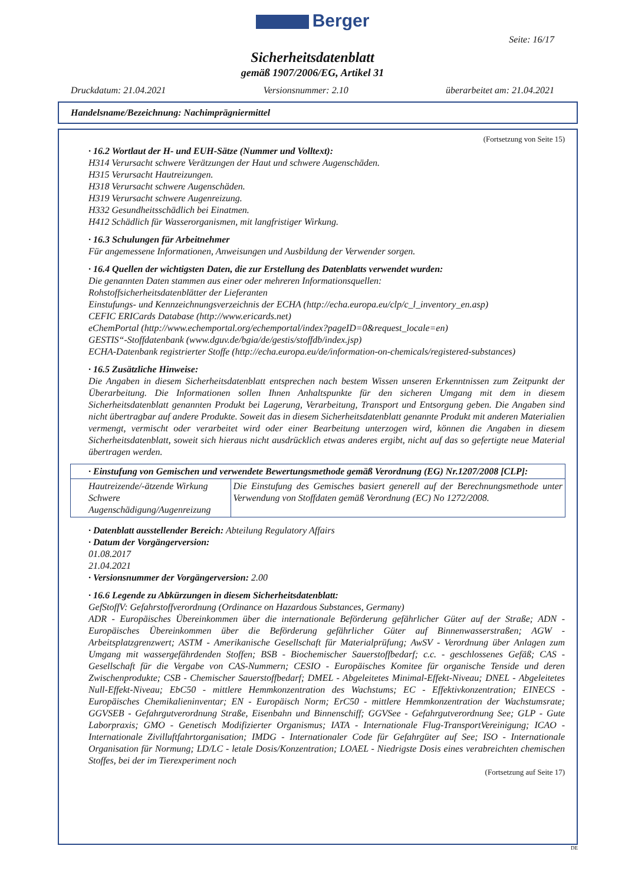Berger
Seite: 16/17
Sicherheitsdatenblatt
gemäß 1907/2006/EG, Artikel 31
Druckdatum: 21.04.2021 Versionsnummer: 2.10 überarbeitet am: 21.04.2021
Handelsname/Bezeichnung: Nachimprägniermittel
(Fortsetzung von Seite 15)
· 16.2 Wortlaut der H- und EUH-Sätze (Nummer und Volltext):
H314 Verursacht schwere Verätzungen der Haut und schwere Augenschäden.
H315 Verursacht Hautreizungen.
H318 Verursacht schwere Augenschäden.
H319 Verursacht schwere Augenreizung.
H332 Gesundheitsschädlich bei Einatmen.
H412 Schädlich für Wasserorganismen, mit langfristiger Wirkung.
· 16.3 Schulungen für Arbeitnehmer
Für angemessene Informationen, Anweisungen und Ausbildung der Verwender sorgen.
· 16.4 Quellen der wichtigsten Daten, die zur Erstellung des Datenblatts verwendet wurden:
Die genannten Daten stammen aus einer oder mehreren Informationsquellen:
Rohstoffsicherheitsdatenblätter der Lieferanten
Einstufungs- und Kennzeichnungsverzeichnis der ECHA (http://echa.europa.eu/clp/c_l_inventory_en.asp)
CEFIC ERICards Database (http://www.ericards.net)
eChemPortal (http://www.echemportal.org/echemportal/index?pageID=0&request_locale=en)
GESTIS“-Stoffdatenbank (www.dguv.de/bgia/de/gestis/stoffdb/index.jsp)
ECHA-Datenbank registrierter Stoffe (http://echa.europa.eu/de/information-on-chemicals/registered-substances)
· 16.5 Zusätzliche Hinweise:
Die Angaben in diesem Sicherheitsdatenblatt entsprechen nach bestem Wissen unseren Erkenntnissen zum Zeitpunkt der Überarbeitung. Die Informationen sollen Ihnen Anhaltspunkte für den sicheren Umgang mit dem in diesem Sicherheitsdatenblatt genannten Produkt bei Lagerung, Verarbeitung, Transport und Entsorgung geben. Die Angaben sind nicht übertragbar auf andere Produkte. Soweit das in diesem Sicherheitsdatenblatt genannte Produkt mit anderen Materialien vermengt, vermischt oder verarbeitet wird oder einer Bearbeitung unterzogen wird, können die Angaben in diesem Sicherheitsdatenblatt, soweit sich hieraus nicht ausdrücklich etwas anderes ergibt, nicht auf das so gefertigte neue Material übertragen werden.
| · Einstufung von Gemischen und verwendete Bewertungsmethode gemäß Verordnung (EG) Nr.1207/2008 [CLP]: | |
| --- | --- |
| Hautreizende/-ätzende Wirkung Schwere Augenschädigung/Augenreizung | Die Einstufung des Gemisches basiert generell auf der Berechnungsmethode unter Verwendung von Stoffdaten gemäß Verordnung (EC) No 1272/2008. |
· Datenblatt ausstellender Bereich: Abteilung Regulatory Affairs
· Datum der Vorgängerversion:
01.08.2017
21.04.2021
· Versionsnummer der Vorgängerversion: 2.00
· 16.6 Legende zu Abkürzungen in diesem Sicherheitsdatenblatt:
GefStoffV: Gefahrstoffverordnung (Ordinance on Hazardous Substances, Germany)
ADR - Europäisches Übereinkommen über die internationale Beförderung gefährlicher Güter auf der Straße; ADN - Europäisches Übereinkommen über die Beförderung gefährlicher Güter auf Binnenwasserstraßen; AGW - Arbeitsplatzgrenzwert; ASTM - Amerikanische Gesellschaft für Materialprüfung; AwSV - Verordnung über Anlagen zum Umgang mit wassergefährdenden Stoffen; BSB - Biochemischer Sauerstoffbedarf; c.c. - geschlossenes Gefäß; CAS - Gesellschaft für die Vergabe von CAS-Nummern; CESIO - Europäisches Komitee für organische Tenside und deren Zwischenprodukte; CSB - Chemischer Sauerstoffbedarf; DMEL - Abgeleitetes Minimal-Effekt-Niveau; DNEL - Abgeleitetes Null-Effekt-Niveau; EbC50 - mittlere Hemmkonzentration des Wachstums; EC - Effektivkonzentration; EINECS - Europäisches Chemikalieninventar; EN - Europäisch Norm; ErC50 - mittlere Hemmkonzentration der Wachstumsrate; GGVSEB - Gefahrgutverordnung Straße, Eisenbahn und Binnenschiff; GGVSee - Gefahrgutverordnung See; GLP - Gute Laborpraxis; GMO - Genetisch Modifizierter Organismus; IATA - Internationale Flug-TransportVereinigung; ICAO - Internationale Zivilluftfahrtorganisation; IMDG - Internationaler Code für Gefahrgüter auf See; ISO - Internationale Organisation für Normung; LD/LC - letale Dosis/Konzentration; LOAEL - Niedrigste Dosis eines verabreichten chemischen Stoffes, bei der im Tierexperiment noch
(Fortsetzung auf Seite 17)
DE